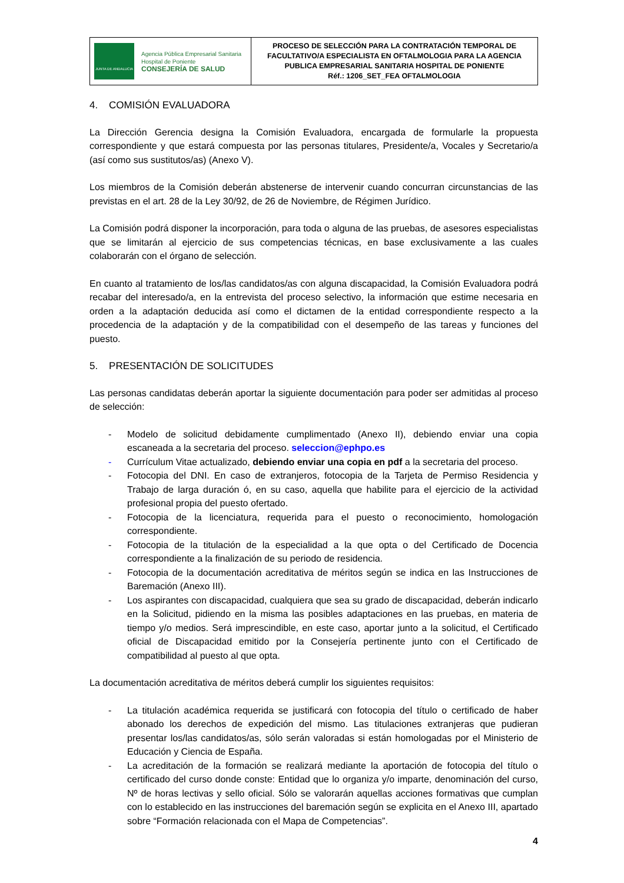| JUNTA DE ANDALUCIA Agencia Pública Empresarial Sanitaria Hospital de Poniente CONSEJERÍA DE SALUD | PROCESO DE SELECCIÓN PARA LA CONTRATACIÓN TEMPORAL DE FACULTATIVO/A ESPECIALISTA EN OFTALMOLOGIA PARA LA AGENCIA PUBLICA EMPRESARIAL SANITARIA HOSPITAL DE PONIENTE Réf.: 1206_SET_FEA OFTALMOLOGIA |
4. COMISIÓN EVALUADORA
La Dirección Gerencia designa la Comisión Evaluadora, encargada de formularle la propuesta correspondiente y que estará compuesta por las personas titulares, Presidente/a, Vocales y Secretario/a (así como sus sustitutos/as) (Anexo V).
Los miembros de la Comisión deberán abstenerse de intervenir cuando concurran circunstancias de las previstas en el art. 28 de la Ley 30/92, de 26 de Noviembre, de Régimen Jurídico.
La Comisión podrá disponer la incorporación, para toda o alguna de las pruebas, de asesores especialistas que se limitarán al ejercicio de sus competencias técnicas, en base exclusivamente a las cuales colaborarán con el órgano de selección.
En cuanto al tratamiento de los/las candidatos/as con alguna discapacidad, la Comisión Evaluadora podrá recabar del interesado/a, en la entrevista del proceso selectivo, la información que estime necesaria en orden a la adaptación deducida así como el dictamen de la entidad correspondiente respecto a la procedencia de la adaptación y de la compatibilidad con el desempeño de las tareas y funciones del puesto.
5. PRESENTACIÓN DE SOLICITUDES
Las personas candidatas deberán aportar la siguiente documentación para poder ser admitidas al proceso de selección:
- Modelo de solicitud debidamente cumplimentado (Anexo II), debiendo enviar una copia escaneada a la secretaria del proceso. seleccion@ephpo.es
- Currículum Vitae actualizado, debiendo enviar una copia en pdf a la secretaria del proceso.
- Fotocopia del DNI. En caso de extranjeros, fotocopia de la Tarjeta de Permiso Residencia y Trabajo de larga duración ó, en su caso, aquella que habilite para el ejercicio de la actividad profesional propia del puesto ofertado.
- Fotocopia de la licenciatura, requerida para el puesto o reconocimiento, homologación correspondiente.
- Fotocopia de la titulación de la especialidad a la que opta o del Certificado de Docencia correspondiente a la finalización de su periodo de residencia.
- Fotocopia de la documentación acreditativa de méritos según se indica en las Instrucciones de Baremación (Anexo III).
- Los aspirantes con discapacidad, cualquiera que sea su grado de discapacidad, deberán indicarlo en la Solicitud, pidiendo en la misma las posibles adaptaciones en las pruebas, en materia de tiempo y/o medios. Será imprescindible, en este caso, aportar junto a la solicitud, el Certificado oficial de Discapacidad emitido por la Consejería pertinente junto con el Certificado de compatibilidad al puesto al que opta.
La documentación acreditativa de méritos deberá cumplir los siguientes requisitos:
- La titulación académica requerida se justificará con fotocopia del título o certificado de haber abonado los derechos de expedición del mismo. Las titulaciones extranjeras que pudieran presentar los/las candidatos/as, sólo serán valoradas si están homologadas por el Ministerio de Educación y Ciencia de España.
- La acreditación de la formación se realizará mediante la aportación de fotocopia del título o certificado del curso donde conste: Entidad que lo organiza y/o imparte, denominación del curso, Nº de horas lectivas y sello oficial. Sólo se valorarán aquellas acciones formativas que cumplan con lo establecido en las instrucciones del baremación según se explicita en el Anexo III, apartado sobre “Formación relacionada con el Mapa de Competencias”.
4